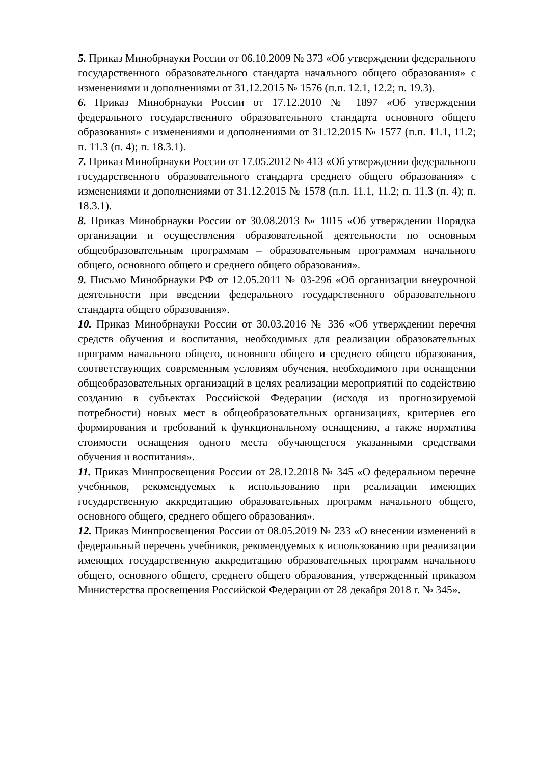5. Приказ Минобрнауки России от 06.10.2009 № 373 «Об утверждении федерального государственного образовательного стандарта начального общего образования» с изменениями и дополнениями от 31.12.2015 № 1576 (п.п. 12.1, 12.2; п. 19.3).
6. Приказ Минобрнауки России от 17.12.2010 № 1897 «Об утверждении федерального государственного образовательного стандарта основного общего образования» с изменениями и дополнениями от 31.12.2015 № 1577 (п.п. 11.1, 11.2; п. 11.3 (п. 4); п. 18.3.1).
7. Приказ Минобрнауки России от 17.05.2012 № 413 «Об утверждении федерального государственного образовательного стандарта среднего общего образования» с изменениями и дополнениями от 31.12.2015 № 1578 (п.п. 11.1, 11.2; п. 11.3 (п. 4); п. 18.3.1).
8. Приказ Минобрнауки России от 30.08.2013 № 1015 «Об утверждении Порядка организации и осуществления образовательной деятельности по основным общеобразовательным программам – образовательным программам начального общего, основного общего и среднего общего образования».
9. Письмо Минобрнауки РФ от 12.05.2011 № 03-296 «Об организации внеурочной деятельности при введении федерального государственного образовательного стандарта общего образования».
10. Приказ Минобрнауки России от 30.03.2016 № 336 «Об утверждении перечня средств обучения и воспитания, необходимых для реализации образовательных программ начального общего, основного общего и среднего общего образования, соответствующих современным условиям обучения, необходимого при оснащении общеобразовательных организаций в целях реализации мероприятий по содействию созданию в субъектах Российской Федерации (исходя из прогнозируемой потребности) новых мест в общеобразовательных организациях, критериев его формирования и требований к функциональному оснащению, а также норматива стоимости оснащения одного места обучающегося указанными средствами обучения и воспитания».
11. Приказ Минпросвещения России от 28.12.2018 № 345 «О федеральном перечне учебников, рекомендуемых к использованию при реализации имеющих государственную аккредитацию образовательных программ начального общего, основного общего, среднего общего образования».
12. Приказ Минпросвещения России от 08.05.2019 № 233 «О внесении изменений в федеральный перечень учебников, рекомендуемых к использованию при реализации имеющих государственную аккредитацию образовательных программ начального общего, основного общего, среднего общего образования, утвержденный приказом Министерства просвещения Российской Федерации от 28 декабря 2018 г. № 345».